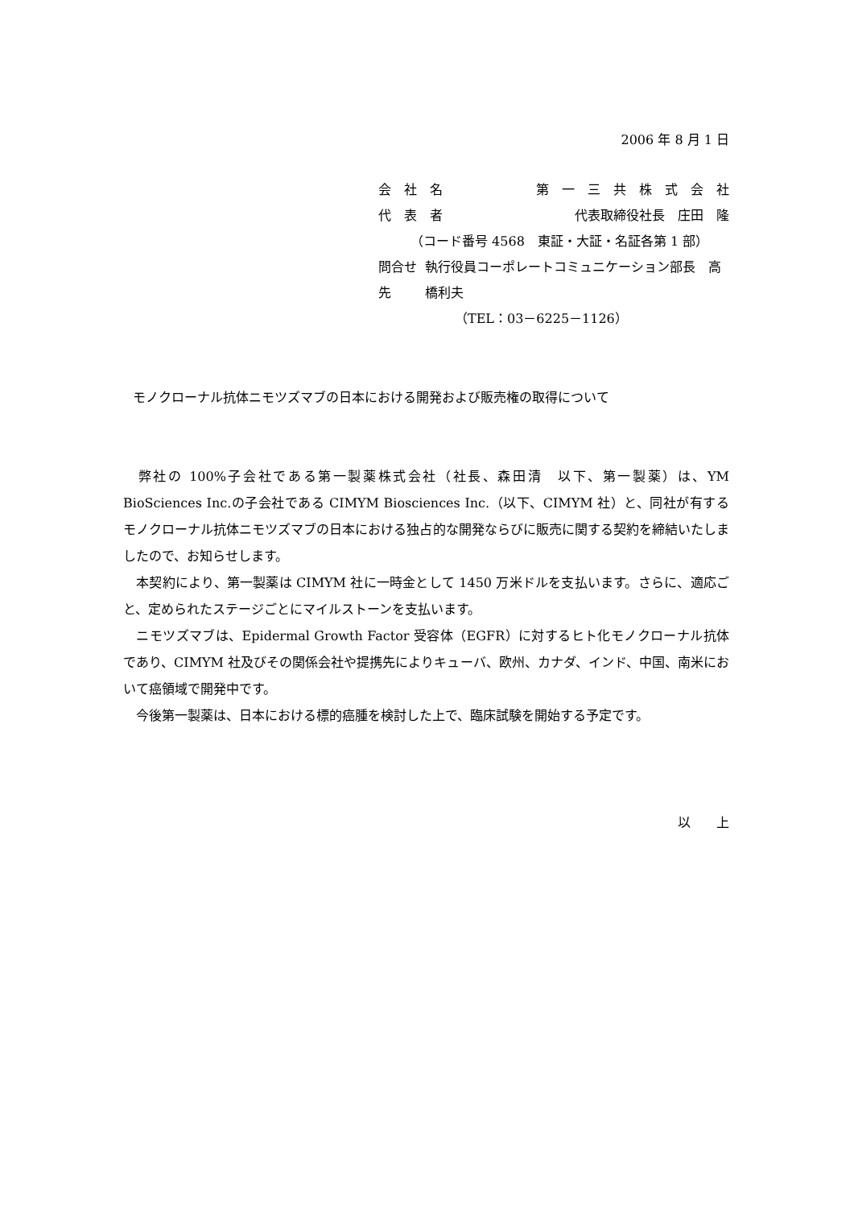2006 年 8 月 1 日
会　社　名 第　一　三　共　株　式　会　社
代　表　者 代表取締役社長　庄田　隆
（コード番号 4568　東証・大証・名証各第 1 部）
問合せ先 執行役員コーポレートコミュニケーション部長　高橋利夫
（TEL：03－6225－1126）
モノクローナル抗体ニモツズマブの日本における開発および販売権の取得について
　弊社の 100%子会社である第一製薬株式会社（社長、森田清　以下、第一製薬）は、YM BioSciences Inc.の子会社である CIMYM Biosciences Inc.（以下、CIMYM 社）と、同社が有するモノクローナル抗体ニモツズマブの日本における独占的な開発ならびに販売に関する契約を締結いたしましたので、お知らせします。
　本契約により、第一製薬は CIMYM 社に一時金として 1450 万米ドルを支払います。さらに、適応ごと、定められたステージごとにマイルストーンを支払います。
　ニモツズマブは、Epidermal Growth Factor 受容体（EGFR）に対するヒト化モノクローナル抗体であり、CIMYM 社及びその関係会社や提携先によりキューバ、欧州、カナダ、インド、中国、南米において癌領域で開発中です。
　今後第一製薬は、日本における標的癌腫を検討した上で、臨床試験を開始する予定です。
以　　上